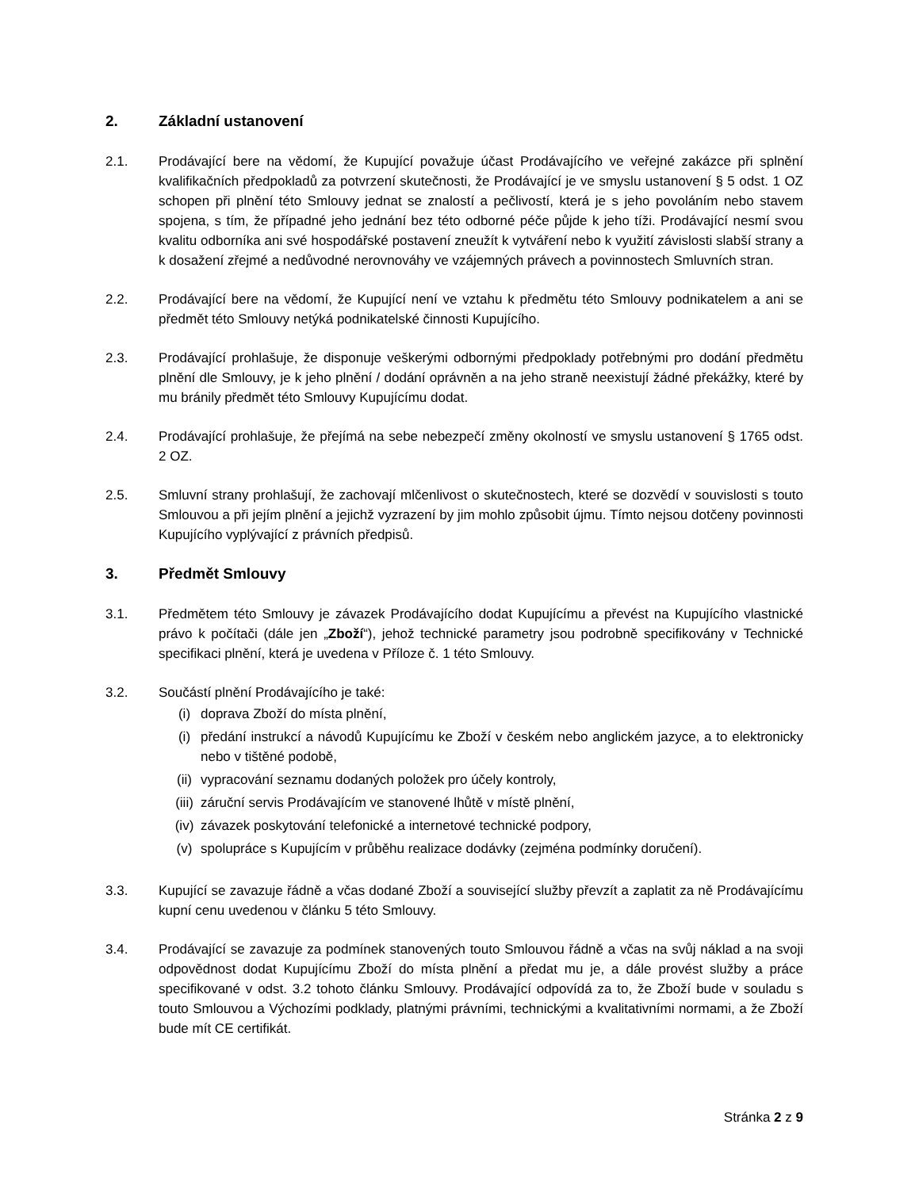2. Základní ustanovení
2.1. Prodávající bere na vědomí, že Kupující považuje účast Prodávajícího ve veřejné zakázce při splnění kvalifikačních předpokladů za potvrzení skutečnosti, že Prodávající je ve smyslu ustanovení § 5 odst. 1 OZ schopen při plnění této Smlouvy jednat se znalostí a pečlivostí, která je s jeho povoláním nebo stavem spojena, s tím, že případné jeho jednání bez této odborné péče půjde k jeho tíži. Prodávající nesmí svou kvalitu odborníka ani své hospodářské postavení zneužít k vytváření nebo k využití závislosti slabší strany a k dosažení zřejmé a nedůvodné nerovnováhy ve vzájemných právech a povinnostech Smluvních stran.
2.2. Prodávající bere na vědomí, že Kupující není ve vztahu k předmětu této Smlouvy podnikatelem a ani se předmět této Smlouvy netýká podnikatelské činnosti Kupujícího.
2.3. Prodávající prohlašuje, že disponuje veškerými odbornými předpoklady potřebnými pro dodání předmětu plnění dle Smlouvy, je k jeho plnění / dodání oprávněn a na jeho straně neexistují žádné překážky, které by mu bránily předmět této Smlouvy Kupujícímu dodat.
2.4. Prodávající prohlašuje, že přejímá na sebe nebezpečí změny okolností ve smyslu ustanovení § 1765 odst. 2 OZ.
2.5. Smluvní strany prohlašují, že zachovají mlčenlivost o skutečnostech, které se dozvědí v souvislosti s touto Smlouvou a při jejím plnění a jejichž vyzrazení by jim mohlo způsobit újmu. Tímto nejsou dotčeny povinnosti Kupujícího vyplývající z právních předpisů.
3. Předmět Smlouvy
3.1. Předmětem této Smlouvy je závazek Prodávajícího dodat Kupujícímu a převést na Kupujícího vlastnické právo k počítači (dále jen „Zboží“), jehož technické parametry jsou podrobně specifikovány v Technické specifikaci plnění, která je uvedena v Příloze č. 1 této Smlouvy.
3.2. Součástí plnění Prodávajícího je také:
(i) doprava Zboží do místa plnění,
(i) předání instrukcí a návodů Kupujícímu ke Zboží v českém nebo anglickém jazyce, a to elektronicky nebo v tištěné podobě,
(ii) vypracování seznamu dodaných položek pro účely kontroly,
(iii) záruční servis Prodávajícím ve stanovené lhůtě v místě plnění,
(iv) závazek poskytování telefonické a internetové technické podpory,
(v) spolupráce s Kupujícím v průběhu realizace dodávky (zejména podmínky doručení).
3.3. Kupující se zavazuje řádně a včas dodané Zboží a související služby převzít a zaplatit za ně Prodávajícímu kupní cenu uvedenou v článku 5 této Smlouvy.
3.4. Prodávající se zavazuje za podmínek stanovených touto Smlouvou řádně a včas na svůj náklad a na svoji odpovědnost dodat Kupujícímu Zboží do místa plnění a předat mu je, a dále provést služby a práce specifikované v odst. 3.2 tohoto článku Smlouvy. Prodávající odpovídá za to, že Zboží bude v souladu s touto Smlouvou a Výchozími podklady, platnými právními, technickými a kvalitativními normami, a že Zboží bude mít CE certifikát.
Stránka 2 z 9